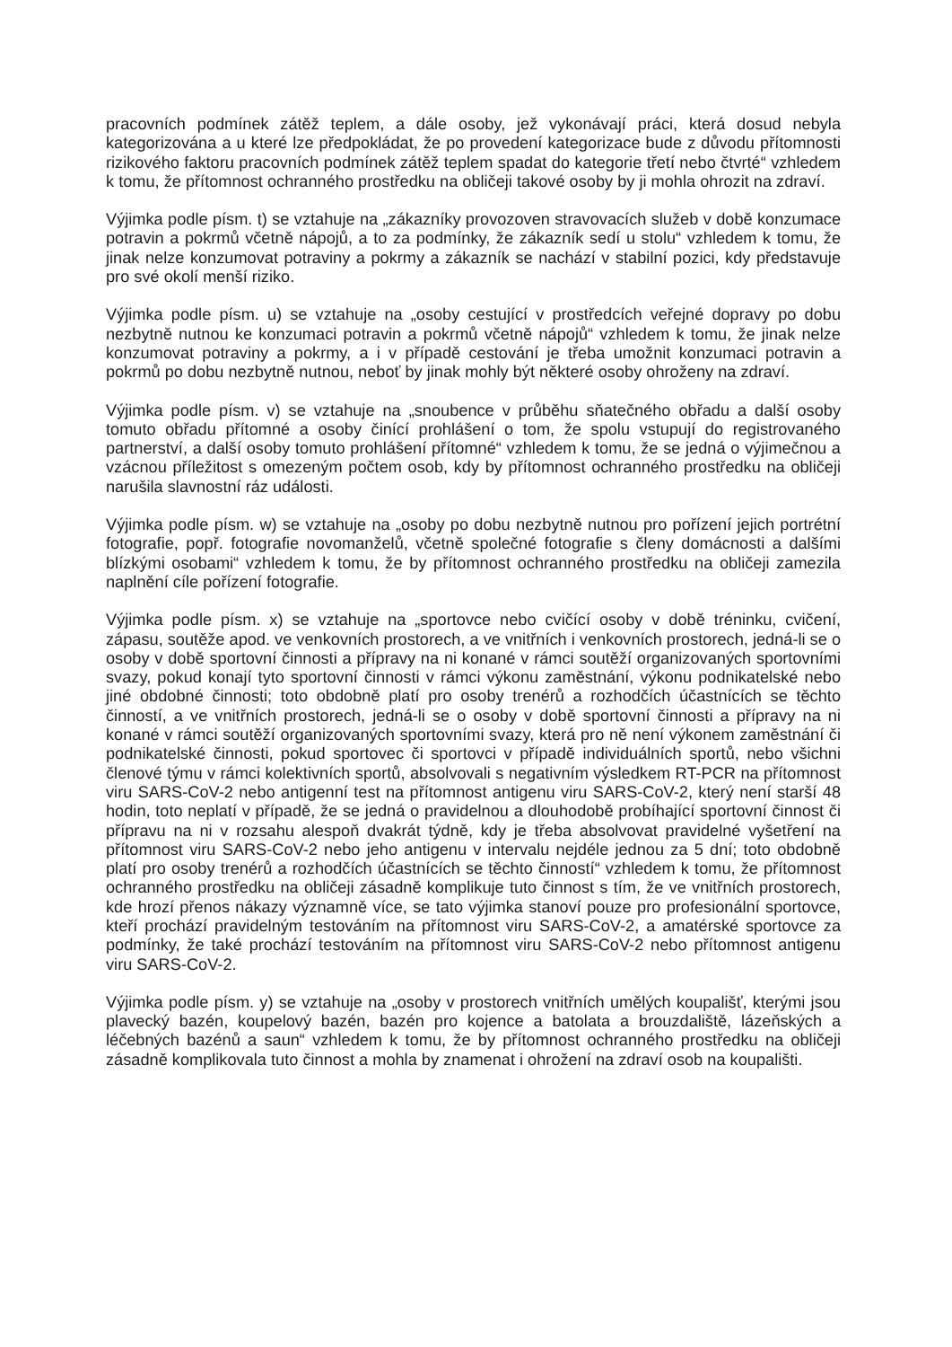pracovních podmínek zátěž teplem, a dále osoby, jež vykonávají práci, která dosud nebyla kategorizována a u které lze předpokládat, že po provedení kategorizace bude z důvodu přítomnosti rizikového faktoru pracovních podmínek zátěž teplem spadat do kategorie třetí nebo čtvrté“ vzhledem k tomu, že přítomnost ochranného prostředku na obličeji takové osoby by ji mohla ohrozit na zdraví.
Výjimka podle písm. t) se vztahuje na „zákazníky provozoven stravovacích služeb v době konzumace potravin a pokrmů včetně nápojů, a to za podmínky, že zákazník sedí u stolu“ vzhledem k tomu, že jinak nelze konzumovat potraviny a pokrmy a zákazník se nachází v stabilní pozici, kdy představuje pro své okolí menší riziko.
Výjimka podle písm. u) se vztahuje na „osoby cestující v prostředcích veřejné dopravy po dobu nezbytně nutnou ke konzumaci potravin a pokrmů včetně nápojů“ vzhledem k tomu, že jinak nelze konzumovat potraviny a pokrmy, a i v případě cestování je třeba umožnit konzumaci potravin a pokrmů po dobu nezbytně nutnou, neboť by jinak mohly být některé osoby ohroženy na zdraví.
Výjimka podle písm. v) se vztahuje na „snoubence v průběhu sňatečného obřadu a další osoby tomuto obřadu přítomné a osoby činící prohlášení o tom, že spolu vstupují do registrovaného partnerství, a další osoby tomuto prohlášení přítomné“ vzhledem k tomu, že se jedná o výjimečnou a vzácnou příležitost s omezeným počtem osob, kdy by přítomnost ochranného prostředku na obličeji narušila slavnostní ráz události.
Výjimka podle písm. w) se vztahuje na „osoby po dobu nezbytně nutnou pro pořízení jejich portrétní fotografie, popř. fotografie novomanželů, včetně společné fotografie s členy domácnosti a dalšími blízkými osobami“ vzhledem k tomu, že by přítomnost ochranného prostředku na obličeji zamezila naplnění cíle pořízení fotografie.
Výjimka podle písm. x) se vztahuje na „sportovce nebo cvičící osoby v době tréninku, cvičení, zápasu, soutěže apod. ve venkovních prostorech, a ve vnitřních i venkovních prostorech, jedná-li se o osoby v době sportovní činnosti a přípravy na ni konané v rámci soutěží organizovaných sportovními svazy, pokud konají tyto sportovní činnosti v rámci výkonu zaměstnání, výkonu podnikatelské nebo jiné obdobné činnosti; toto obdobně platí pro osoby trenérů a rozhodčích účastnících se těchto činností, a ve vnitřních prostorech, jedná-li se o osoby v době sportovní činnosti a přípravy na ni konané v rámci soutěží organizovaných sportovními svazy, která pro ně není výkonem zaměstnání či podnikatelské činnosti, pokud sportovec či sportovci v případě individuálních sportů, nebo všichni členové týmu v rámci kolektivních sportů, absolvovali s negativním výsledkem RT-PCR na přítomnost viru SARS-CoV-2 nebo antigenní test na přítomnost antigenu viru SARS-CoV-2, který není starší 48 hodin, toto neplatí v případě, že se jedná o pravidelnou a dlouhodobě probíhající sportovní činnost či přípravu na ni v rozsahu alespoň dvakrát týdně, kdy je třeba absolvovat pravidelné vyšetření na přítomnost viru SARS-CoV-2 nebo jeho antigenu v intervalu nejdéle jednou za 5 dní; toto obdobně platí pro osoby trenérů a rozhodčích účastnících se těchto činností“ vzhledem k tomu, že přítomnost ochranného prostředku na obličeji zásadně komplikuje tuto činnost s tím, že ve vnitřních prostorech, kde hrozí přenos nákazy významně více, se tato výjimka stanoví pouze pro profesionální sportovce, kteří prochází pravidelným testováním na přítomnost viru SARS-CoV-2, a amatérské sportovce za podmínky, že také prochází testováním na přítomnost viru SARS-CoV-2 nebo přítomnost antigenu viru SARS-CoV-2.
Výjimka podle písm. y) se vztahuje na „osoby v prostorech vnitřních umělých koupališť, kterými jsou plavecký bazén, koupelový bazén, bazén pro kojence a batolata a brouzdaliště, lázeňských a léčebných bazénů a saun“ vzhledem k tomu, že by přítomnost ochranného prostředku na obličeji zásadně komplikovala tuto činnost a mohla by znamenat i ohrožení na zdraví osob na koupališti.